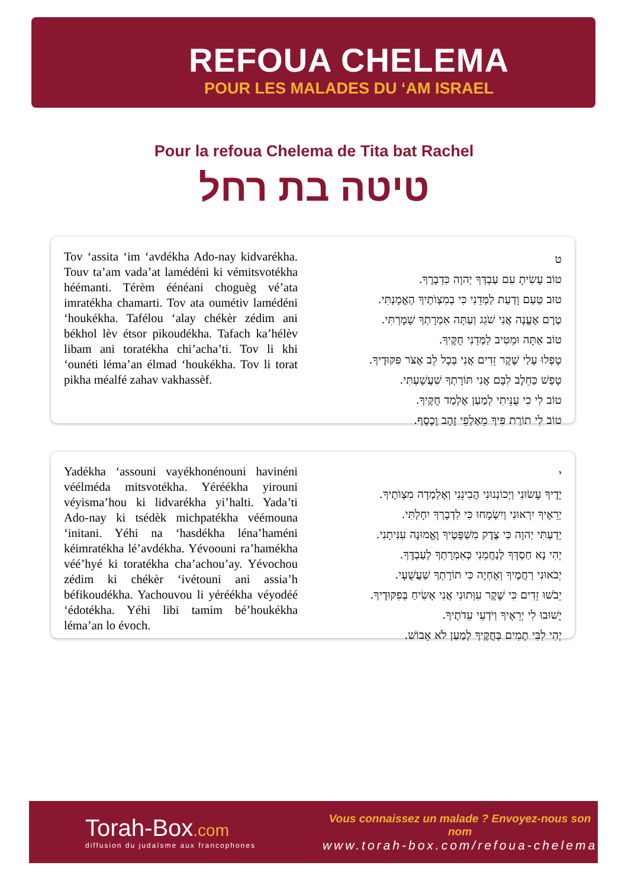REFOUA CHELEMA
POUR LES MALADES DU ‘AM ISRAEL
Pour la refoua Chelema de Tita bat Rachel
טיטה בת רחל
Tov ‘assita ‘im ‘avdékha Ado-nay kidvarékha. Touv ta’am vada’at lamédéni ki vémitsvotékha héémanti. Térèm éénéani choguèg vé’ata imratékha chamarti. Tov ata oumétiv lamédéni ‘houkékha. Tafélou ‘alay chékèr zédim ani békhol lèv étsor pikoudékha. Tafach ka’hélèv libam ani toratékha chi’acha’ti. Tov li khi ‘ounéti léma’an élmad ‘houkékha. Tov li torat pikha méalfé zahav vakhassèf.
ט
טוֹב עָשִׂיתָ עִם עַבְדְּךָ יְהוָה כִּדְבָרֶךָ.
טוּב טַעַם וָדַעַת לַמְּדֵנִי כִּי בְמִצְוֺתֶיךָ הֶאֱמָנְתִּי.
טֶרֶם אֶעֱנֶה אֲנִי שֹׁגֵג וְעַתָּה אִמְרָתְךָ שָׁמָרְתִּי.
טוֹב אַתָּה וּמֵטִיב לַמְּדֵנִי חֻקֶּיךָ.
טָפְלוּ עָלַי שֶׁקֶר זֵדִים אֲנִי בְּכָל לֵב אֶצֹּר פִּקּוּדֶיךָ.
טָפַשׁ כַּחֵלֶב לִבָּם אֲנִי תּוֹרָתְךָ שִׁעֲשָׁעְתִּי.
טוֹב לִי כִי עֻנֵּיתִי לְמַעַן אֶלְמַד חֻקֶּיךָ.
טוֹב לִי תוֹרַת פִּיךָ מֵאַלְפֵי זָהָב וָכָסֶף.
Yadékha ‘assouni vayékhonénouni havinéni véélméda mitsvotékha. Yéréékha yirouni véyisma’hou ki lidvarékha yi’halti. Yada’ti Ado-nay ki tsédèk michpatékha véémouna ‘initani. Yéhi na ‘hasdékha léna’haméni kéimratékha lé’avdékha. Yévoouni ra’hamékha véé’hyé ki toratékha cha’achou’ay. Yévochou zédim ki chékèr ‘ivétouni ani assia’h béfikoudékha. Yachouvou li yéréékha véyodéé ‘édotékha. Yéhi libi tamim bé’houkékha léma’an lo évoch.
י
יָדֶיךָ עָשׂוּנִי וַיְכוֹנְנוּנִי הֲבִינֵנִי וְאֶלְמְדָה מִצְוֺתֶיךָ.
יְרֵאֶיךָ יִרְאוּנִי וְיִשְׂמָחוּ כִּי לִדְבָרְךָ יִחָלְתִּי.
יָדַעְתִּי יְהוָה כִּי צֶדֶק מִשְׁפָּטֶיךָ וֶאֱמוּנָה עִנִּיתָנִי.
יְהִי נָא חַסְדְּךָ לְנַחֲמֵנִי כְּאִמְרָתְךָ לְעַבְדֶּךָ.
יְבֹאוּנִי רַחֲמֶיךָ וְאֶחְיֶה כִּי תוֹרָתְךָ שַׁעֲשֻׁעָי.
יֵבֹשׁוּ זֵדִים כִּי שֶׁקֶר עִוְּתוּנִי אֲנִי אָשִׂיחַ בְּפִקּוּדֶיךָ.
יָשׁוּבוּ לִי יְרֵאֶיךָ וְיֹדְעֵי עֵדֹתֶיךָ.
יְהִי לִבִּי תָמִים בְּחֻקֶּיךָ לְמַעַן לֹא אֵבוֹשׁ.
Torah-Box.com
diffusion du judaïsme aux francophones
Vous connaissez un malade ? Envoyez-nous son nom
www.torah-box.com/refoua-chelema